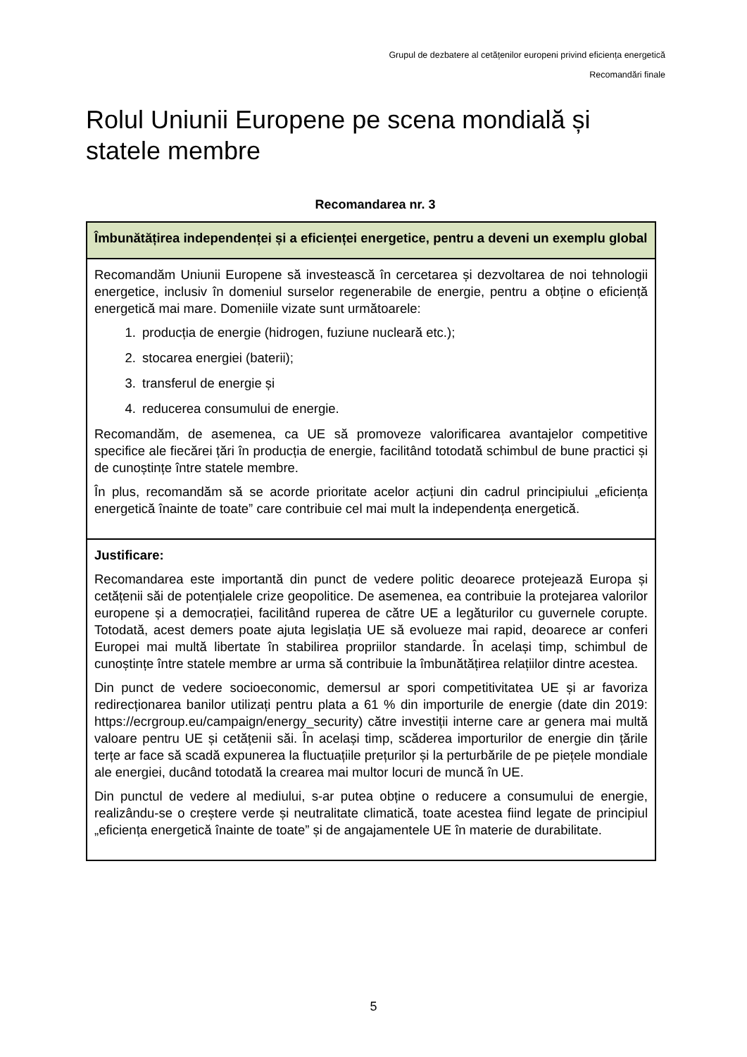Grupul de dezbatere al cetățenilor europeni privind eficiența energetică
Recomandări finale
Rolul Uniunii Europene pe scena mondială și statele membre
Recomandarea nr. 3
| Îmbunătățirea independenței și a eficienței energetice, pentru a deveni un exemplu global |
| Recomandăm Uniunii Europene să investească în cercetarea și dezvoltarea de noi tehnologii energetice, inclusiv în domeniul surselor regenerabile de energie, pentru a obține o eficiență energetică mai mare. Domeniile vizate sunt următoarele: 1. producția de energie (hidrogen, fuziune nucleară etc.); 2. stocarea energiei (baterii); 3. transferul de energie și 4. reducerea consumului de energie. Recomandăm, de asemenea, ca UE să promoveze valorificarea avantajelor competitive specifice ale fiecărei țări în producția de energie, facilitând totodată schimbul de bune practici și de cunoștințe între statele membre. În plus, recomandăm să se acorde prioritate acelor acțiuni din cadrul principiului „eficiența energetică înainte de toate” care contribuie cel mai mult la independența energetică. |
| Justificare: Recomandarea este importantă din punct de vedere politic deoarece protejează Europa și cetățenii săi de potențialele crize geopolitice. De asemenea, ea contribuie la protejarea valorilor europene și a democrației, facilitând ruperea de către UE a legăturilor cu guvernele corupte. Totodată, acest demers poate ajuta legislația UE să evolueze mai rapid, deoarece ar conferi Europei mai multă libertate în stabilirea propriilor standarde. În același timp, schimbul de cunoștințe între statele membre ar urma să contribuie la îmbunătățirea relațiilor dintre acestea. Din punct de vedere socioeconomic, demersul ar spori competitivitatea UE și ar favoriza redirecționarea banilor utilizați pentru plata a 61 % din importurile de energie (date din 2019: https://ecrgroup.eu/campaign/energy_security) către investiții interne care ar genera mai multă valoare pentru UE și cetățenii săi. În același timp, scăderea importurilor de energie din țările terțe ar face să scadă expunerea la fluctuațiile prețurilor și la perturbările de pe piețele mondiale ale energiei, ducând totodată la crearea mai multor locuri de muncă în UE. Din punctul de vedere al mediului, s-ar putea obține o reducere a consumului de energie, realizându-se o creștere verde și neutralitate climatică, toate acestea fiind legate de principiul „eficiența energetică înainte de toate” și de angajamentele UE în materie de durabilitate. |
5